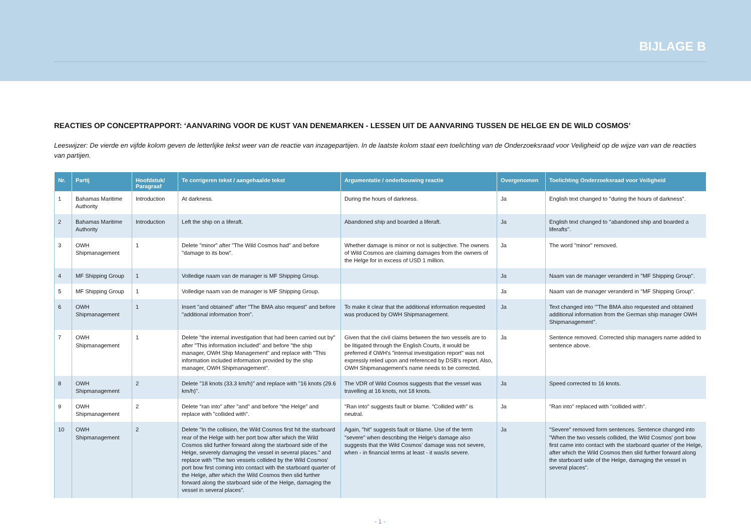BIJLAGE B
REACTIES OP CONCEPTRAPPORT: ‘AANVARING VOOR DE KUST VAN DENEMARKEN - LESSEN UIT DE AANVARING TUSSEN DE HELGE EN DE WILD COSMOS’
Leeswijzer: De vierde en vijfde kolom geven de letterlijke tekst weer van de reactie van inzagepartijen. In de laatste kolom staat een toelichting van de Onderzoeksraad voor Veiligheid op de wijze van van de reacties van partijen.
| Nr. | Partij | Hoofdstuk/ Paragraaf | Te corrigeren tekst / aangehaalde tekst | Argumentatie / onderbouwing reactie | Overgenomen | Toelichting Onderzoeksraad voor Veiligheid |
| --- | --- | --- | --- | --- | --- | --- |
| 1 | Bahamas Maritime Authority | Introduction | At darkness. | During the hours of darkness. | Ja | English text changed to ''during the hours of darkness''. |
| 2 | Bahamas Maritime Authority | Introduction | Left the ship on a liferaft. | Abandoned ship and boarded a liferaft. | Ja | English text changed to ''abandoned ship and boarded a liferafts''. |
| 3 | OWH Shipmanagement | 1 | Delete "minor" after "The Wild Cosmos had" and before "damage to its bow". | Whether damage is minor or not is subjective. The owners of Wild Cosmos are claiming damages from the owners of the Helge for in excess of USD 1 million. | Ja | The word ''minor'' removed. |
| 4 | MF Shipping Group | 1 | Volledige naam van de manager is MF Shipping Group. | | Ja | Naam van de manager veranderd in ''MF Shipping Group''. |
| 5 | MF Shipping Group | 1 | Volledige naam van de manager is MF Shipping Group. | | Ja | Naam van de manager veranderd in ''MF Shipping Group''. |
| 6 | OWH Shipmanagement | 1 | Insert "and obtained" after "The BMA also request" and before "additional information from". | To make it clear that the additional information requested was produced by OWH Shipmanagement. | Ja | Text changed into '''The BMA also requested and obtained additional information from the German ship manager OWH Shipmanagement''. |
| 7 | OWH Shipmanagement | 1 | Delete "the internal investigation that had been carried out by" after "This information included" and before "the ship manager, OWH Ship Management" and replace with "This information included information provided by the ship manager, OWH Shipmanagement". | Given that the civil claims between the two vessels are to be litigated through the English Courts, it would be preferred if OWH's "internal investigation report" was not expressly relied upon and referenced by DSB's report. Also, OWH Shipmanagement's name needs to be corrected. | Ja | Sentence removed. Corrected ship managers name added to sentence above. |
| 8 | OWH Shipmanagement | 2 | Delete "18 knots (33.3 km/h)" and replace with "16 knots (29.6 km/h)". | The VDR of Wild Cosmos suggests that the vessel was travelling at 16 knots, not 18 knots. | Ja | Speed corrected to 16 knots. |
| 9 | OWH Shipmanagement | 2 | Delete "ran into" after "and" and before "the Helge" and replace with "collided with". | "Ran into" suggests fault or blame. "Collided with" is neutral. | Ja | "Ran into" replaced with ''collided with''. |
| 10 | OWH Shipmanagement | 2 | Delete "In the collision, the Wild Cosmos first hit the starboard rear of the Helge with her port bow after which the Wild Cosmos slid further forward along the starboard side of the Helge, severely damaging the vessel in several places." and replace with "The two vessels collided by the Wild Cosmos' port bow first coming into contact with the starboard quarter of the Helge, after which the Wild Cosmos then slid further forward along the starboard side of the Helge, damaging the vessel in several places". | Again, "hit" suggests fault or blame. Use of the term "severe" when describing the Helge's damage also suggests that the Wild Cosmos' damage was not severe, when - in financial terms at least - it was/is severe. | Ja | "Severe'' removed form sentences. Sentence changed into "When the two vessels collided, the Wild Cosmos' port bow first came into contact with the starboard quarter of the Helge, after which the Wild Cosmos then slid further forward along the starboard side of the Helge, damaging the vessel in several places''. |
- 1 -